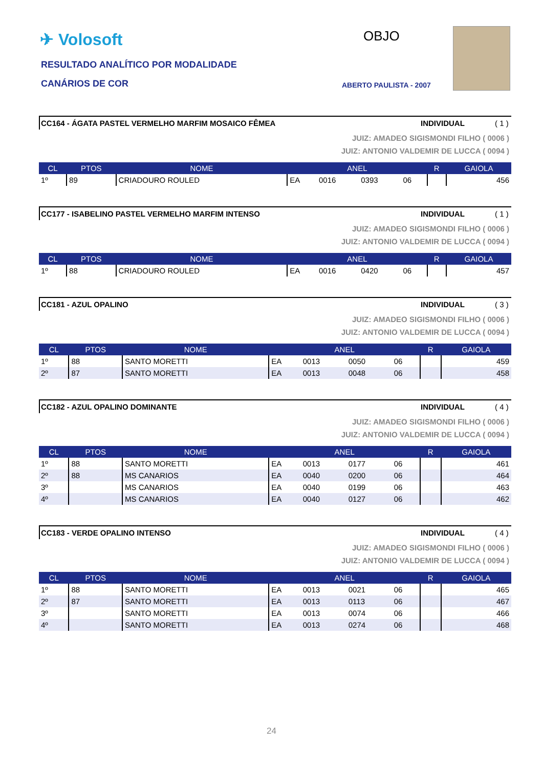✈ Volosoft
RESULTADO ANALÍTICO POR MODALIDADE
CANÁRIOS DE COR
OBJO
ABERTO PAULISTA - 2007
CC164 - ÁGATA PASTEL VERMELHO MARFIM MOSAICO FÊMEA INDIVIDUAL ( 1 )
JUIZ: AMADEO SIGISMONDI FILHO ( 0006 )
JUIZ: ANTONIO VALDEMIR DE LUCCA ( 0094 )
| CL | PTOS | NOME | ANEL | | | | R | GAIOLA |
| --- | --- | --- | --- | --- | --- | --- | --- | --- |
| 1º | 89 | CRIADOURO ROULED | EA | 0016 | 0393 | 06 | | 456 |
CC177 - ISABELINO PASTEL VERMELHO MARFIM INTENSO INDIVIDUAL ( 1 )
JUIZ: AMADEO SIGISMONDI FILHO ( 0006 )
JUIZ: ANTONIO VALDEMIR DE LUCCA ( 0094 )
| CL | PTOS | NOME | ANEL | | | | R | GAIOLA |
| --- | --- | --- | --- | --- | --- | --- | --- | --- |
| 1º | 88 | CRIADOURO ROULED | EA | 0016 | 0420 | 06 | | 457 |
CC181 - AZUL OPALINO INDIVIDUAL ( 3 )
JUIZ: AMADEO SIGISMONDI FILHO ( 0006 )
JUIZ: ANTONIO VALDEMIR DE LUCCA ( 0094 )
| CL | PTOS | NOME | ANEL | | | | R | GAIOLA |
| --- | --- | --- | --- | --- | --- | --- | --- | --- |
| 1º | 88 | SANTO MORETTI | EA | 0013 | 0050 | 06 | | 459 |
| 2º | 87 | SANTO MORETTI | EA | 0013 | 0048 | 06 | | 458 |
CC182 - AZUL OPALINO DOMINANTE INDIVIDUAL ( 4 )
JUIZ: AMADEO SIGISMONDI FILHO ( 0006 )
JUIZ: ANTONIO VALDEMIR DE LUCCA ( 0094 )
| CL | PTOS | NOME | ANEL | | | | R | GAIOLA |
| --- | --- | --- | --- | --- | --- | --- | --- | --- |
| 1º | 88 | SANTO MORETTI | EA | 0013 | 0177 | 06 | | 461 |
| 2º | 88 | MS CANARIOS | EA | 0040 | 0200 | 06 | | 464 |
| 3º | | MS CANARIOS | EA | 0040 | 0199 | 06 | | 463 |
| 4º | | MS CANARIOS | EA | 0040 | 0127 | 06 | | 462 |
CC183 - VERDE OPALINO INTENSO INDIVIDUAL ( 4 )
JUIZ: AMADEO SIGISMONDI FILHO ( 0006 )
JUIZ: ANTONIO VALDEMIR DE LUCCA ( 0094 )
| CL | PTOS | NOME | ANEL | | | | R | GAIOLA |
| --- | --- | --- | --- | --- | --- | --- | --- | --- |
| 1º | 88 | SANTO MORETTI | EA | 0013 | 0021 | 06 | | 465 |
| 2º | 87 | SANTO MORETTI | EA | 0013 | 0113 | 06 | | 467 |
| 3º | | SANTO MORETTI | EA | 0013 | 0074 | 06 | | 466 |
| 4º | | SANTO MORETTI | EA | 0013 | 0274 | 06 | | 468 |
24